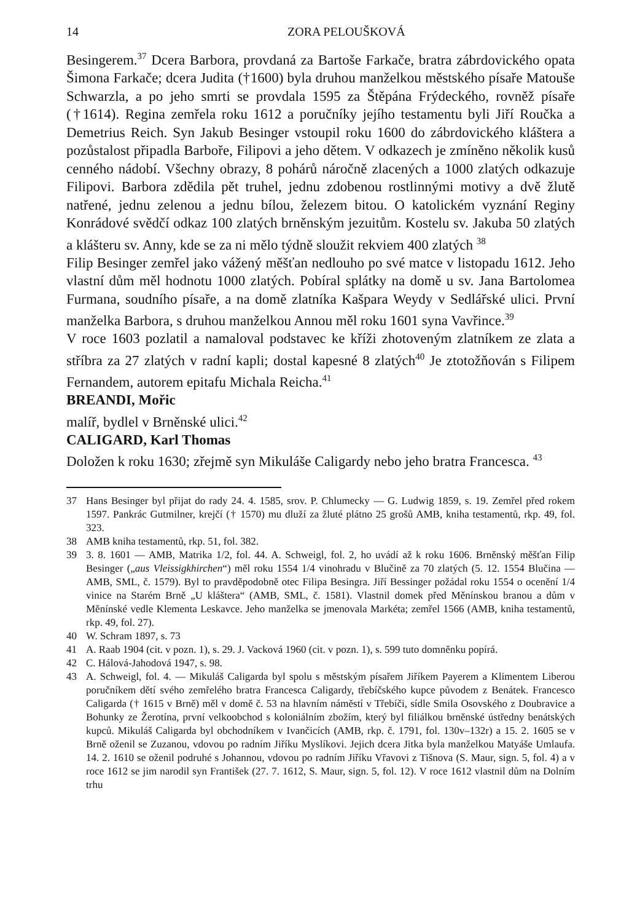14 ZORA PELOUŠKOVÁ
Besingerem.<sup>37</sup> Dcera Barbora, provdaná za Bartoše Farkače, bratra zábrdovického opata Šimona Farkače; dcera Judita (†1600) byla druhou manželkou městského písaře Matouše Schwarzla, a po jeho smrti se provdala 1595 za Štěpána Frýdeckého, rovněž písaře (†1614). Regina zemřela roku 1612 a poručníky jejího testamentu byli Jiří Roučka a Demetrius Reich. Syn Jakub Besinger vstoupil roku 1600 do zábrdovického kláštera a pozůstalost připadla Barboře, Filipovi a jeho dětem. V odkazech je zmíněno několik kusů cenného nádobí. Všechny obrazy, 8 pohárů náročně zlacených a 1000 zlatých odkazuje Filipovi. Barbora zdědila pět truhel, jednu zdobenou rostlinnými motivy a dvě žlutě natřené, jednu zelenou a jednu bílou, železem bitou. O katolickém vyznání Reginy Konrádové svědčí odkaz 100 zlatých brněnským jezuitům. Kostelu sv. Jakuba 50 zlatých a klášteru sv. Anny, kde se za ni mělo týdně sloužit rekviem 400 zlatých <sup>38</sup>
Filip Besinger zemřel jako vážený měšťan nedlouho po své matce v listopadu 1612. Jeho vlastní dům měl hodnotu 1000 zlatých. Pobíral splátky na domě u sv. Jana Bartolomea Furmana, soudního písaře, a na domě zlatníka Kašpara Weydy v Sedlářské ulici. První manželka Barbora, s druhou manželkou Annou měl roku 1601 syna Vavřince.<sup>39</sup>
V roce 1603 pozlatil a namaloval podstavec ke kříži zhotoveným zlatníkem ze zlata a stříbra za 27 zlatých v radní kapli; dostal kapesné 8 zlatých<sup>40</sup> Je ztotožňován s Filipem Fernandem, autorem epitafu Michala Reicha.<sup>41</sup>
BREANDI, Mořic
malíř, bydlel v Brněnské ulici.<sup>42</sup>
CALIGARD, Karl Thomas
Doložen k roku 1630; zřejmě syn Mikuláše Caligardy nebo jeho bratra Francesca. <sup>43</sup>
37 Hans Besinger byl přijat do rady 24. 4. 1585, srov. P. Chlumecky — G. Ludwig 1859, s. 19. Zemřel před rokem 1597. Pankrác Gutmilner, krejčí († 1570) mu dluží za žluté plátno 25 grošů AMB, kniha testamentů, rkp. 49, fol. 323.
38 AMB kniha testamentů, rkp. 51, fol. 382.
39 3. 8. 1601 — AMB, Matrika 1/2, fol. 44. A. Schweigl, fol. 2, ho uvádí až k roku 1606. Brněnský měšťan Filip Besinger („aus Vleissigkhirchen“) měl roku 1554 1/4 vinohradu v Blučině za 70 zlatých (5. 12. 1554 Blučina — AMB, SML, č. 1579). Byl to pravděpodobně otec Filipa Besingra. Jiří Bessinger požádal roku 1554 o ocenění 1/4 vinice na Starém Brně „U kláštera“ (AMB, SML, č. 1581). Vlastnil domek před Měnínskou branou a dům v Měnínské vedle Klementa Leskavce. Jeho manželka se jmenovala Markéta; zemřel 1566 (AMB, kniha testamentů, rkp. 49, fol. 27).
40 W. Schram 1897, s. 73
41 A. Raab 1904 (cit. v pozn. 1), s. 29. J. Vacková 1960 (cit. v pozn. 1), s. 599 tuto domněnku popírá.
42 C. Hálová-Jahodová 1947, s. 98.
43 A. Schweigl, fol. 4. — Mikuláš Caligarda byl spolu s městským písařem Jiříkem Payerem a Klimentem Liberou poručníkem dětí svého zemřelého bratra Francesca Caligardy, třebíčského kupce původem z Benátek. Francesco Caligarda († 1615 v Brně) měl v domě č. 53 na hlavním náměstí v Třebíči, sídle Smila Osovského z Doubravice a Bohunky ze Žerotína, první velkoobchod s koloniálním zbožím, který byl filiálkou brněnské ústředny benátských kupců. Mikuláš Caligarda byl obchodníkem v Ivančicích (AMB, rkp. č. 1791, fol. 130v–132r) a 15. 2. 1605 se v Brně oženil se Zuzanou, vdovou po radním Jiříku Myslíkovi. Jejich dcera Jitka byla manželkou Matyáše Umlaufa. 14. 2. 1610 se oženil podruhé s Johannou, vdovou po radním Jiříku Vřavovi z Tišnova (S. Maur, sign. 5, fol. 4) a v roce 1612 se jim narodil syn František (27. 7. 1612, S. Maur, sign. 5, fol. 12). V roce 1612 vlastnil dům na Dolním trhu